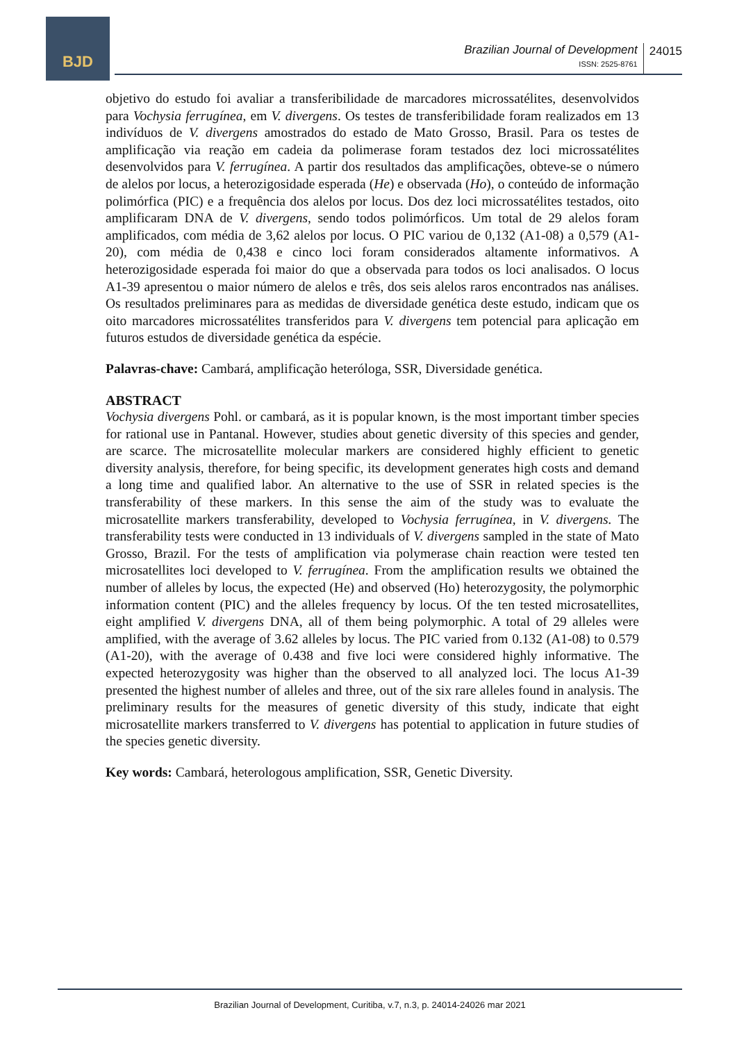BJD
Brazilian Journal of Development
ISSN: 2525-8761
24015
objetivo do estudo foi avaliar a transferibilidade de marcadores microssatélites, desenvolvidos para Vochysia ferrugínea, em V. divergens. Os testes de transferibilidade foram realizados em 13 indivíduos de V. divergens amostrados do estado de Mato Grosso, Brasil. Para os testes de amplificação via reação em cadeia da polimerase foram testados dez loci microssatélites desenvolvidos para V. ferrugínea. A partir dos resultados das amplificações, obteve-se o número de alelos por locus, a heterozigosidade esperada (He) e observada (Ho), o conteúdo de informação polimórfica (PIC) e a frequência dos alelos por locus. Dos dez loci microssatélites testados, oito amplificaram DNA de V. divergens, sendo todos polimórficos. Um total de 29 alelos foram amplificados, com média de 3,62 alelos por locus. O PIC variou de 0,132 (A1-08) a 0,579 (A1-20), com média de 0,438 e cinco loci foram considerados altamente informativos. A heterozigosidade esperada foi maior do que a observada para todos os loci analisados. O locus A1-39 apresentou o maior número de alelos e três, dos seis alelos raros encontrados nas análises. Os resultados preliminares para as medidas de diversidade genética deste estudo, indicam que os oito marcadores microssatélites transferidos para V. divergens tem potencial para aplicação em futuros estudos de diversidade genética da espécie.
Palavras-chave: Cambará, amplificação heteróloga, SSR, Diversidade genética.
ABSTRACT
Vochysia divergens Pohl. or cambará, as it is popular known, is the most important timber species for rational use in Pantanal. However, studies about genetic diversity of this species and gender, are scarce. The microsatellite molecular markers are considered highly efficient to genetic diversity analysis, therefore, for being specific, its development generates high costs and demand a long time and qualified labor. An alternative to the use of SSR in related species is the transferability of these markers. In this sense the aim of the study was to evaluate the microsatellite markers transferability, developed to Vochysia ferrugínea, in V. divergens. The transferability tests were conducted in 13 individuals of V. divergens sampled in the state of Mato Grosso, Brazil. For the tests of amplification via polymerase chain reaction were tested ten microsatellites loci developed to V. ferrugínea. From the amplification results we obtained the number of alleles by locus, the expected (He) and observed (Ho) heterozygosity, the polymorphic information content (PIC) and the alleles frequency by locus. Of the ten tested microsatellites, eight amplified V. divergens DNA, all of them being polymorphic. A total of 29 alleles were amplified, with the average of 3.62 alleles by locus. The PIC varied from 0.132 (A1-08) to 0.579 (A1-20), with the average of 0.438 and five loci were considered highly informative. The expected heterozygosity was higher than the observed to all analyzed loci. The locus A1-39 presented the highest number of alleles and three, out of the six rare alleles found in analysis. The preliminary results for the measures of genetic diversity of this study, indicate that eight microsatellite markers transferred to V. divergens has potential to application in future studies of the species genetic diversity.
Key words: Cambará, heterologous amplification, SSR, Genetic Diversity.
Brazilian Journal of Development, Curitiba, v.7, n.3, p. 24014-24026 mar 2021